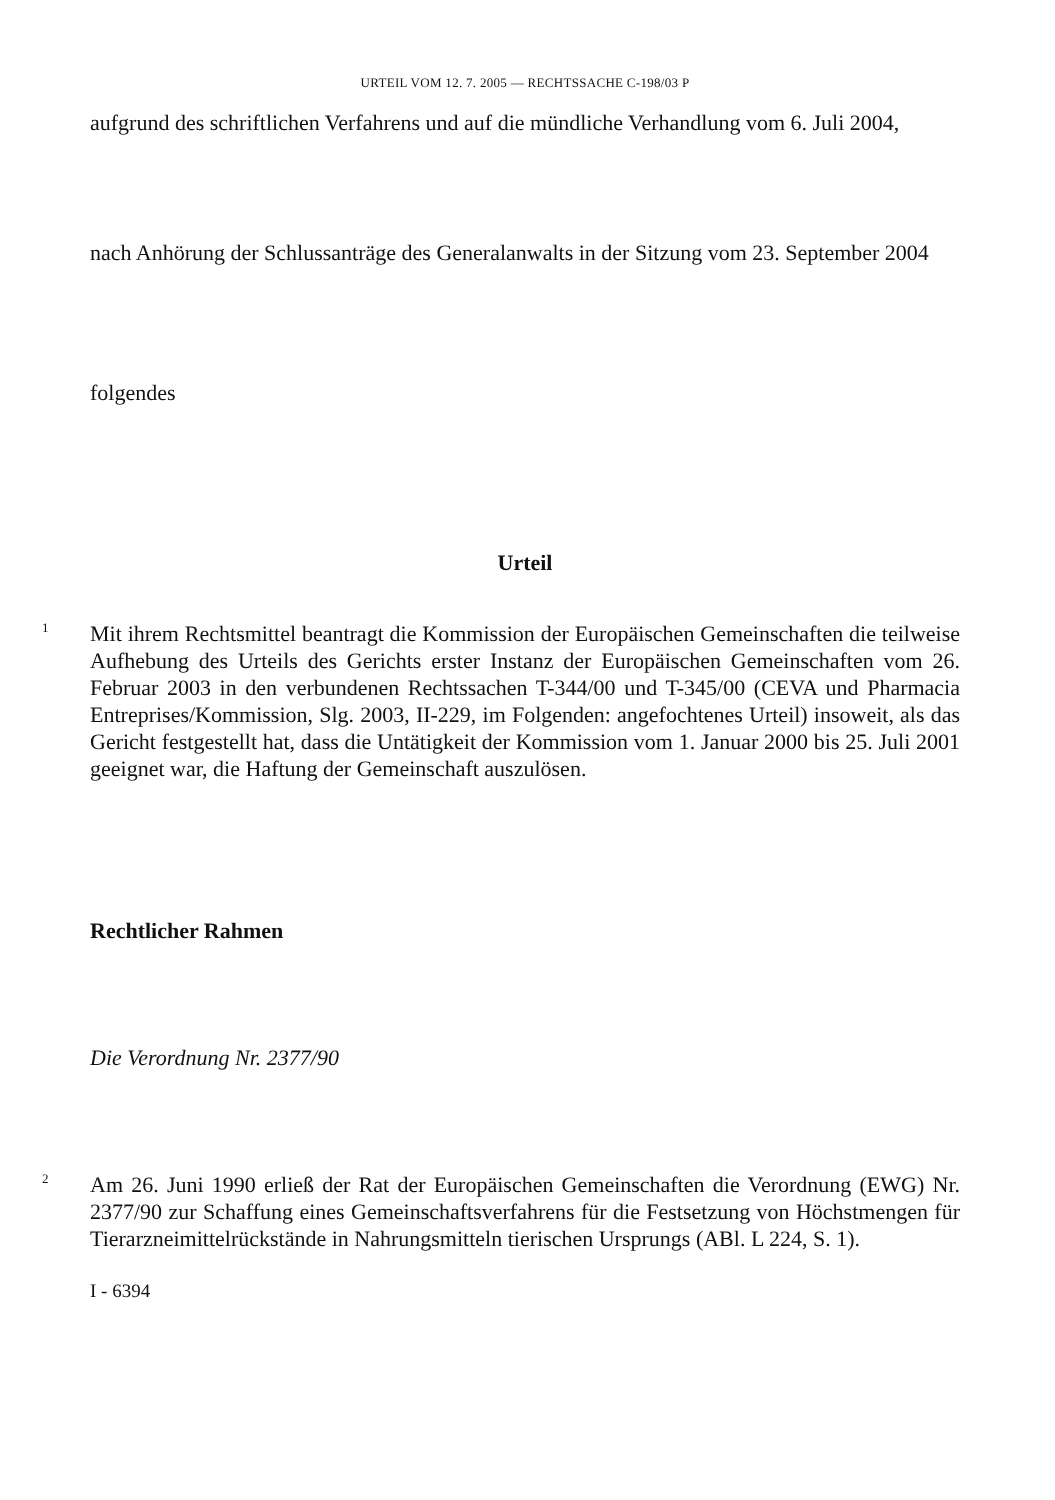URTEIL VOM 12. 7. 2005 — RECHTSSACHE C-198/03 P
aufgrund des schriftlichen Verfahrens und auf die mündliche Verhandlung vom 6. Juli 2004,
nach Anhörung der Schlussanträge des Generalanwalts in der Sitzung vom 23. September 2004
folgendes
Urteil
1
Mit ihrem Rechtsmittel beantragt die Kommission der Europäischen Gemeinschaften die teilweise Aufhebung des Urteils des Gerichts erster Instanz der Europäischen Gemeinschaften vom 26. Februar 2003 in den verbundenen Rechtssachen T-344/00 und T-345/00 (CEVA und Pharmacia Entreprises/Kommission, Slg. 2003, II-229, im Folgenden: angefochtenes Urteil) insoweit, als das Gericht festgestellt hat, dass die Untätigkeit der Kommission vom 1. Januar 2000 bis 25. Juli 2001 geeignet war, die Haftung der Gemeinschaft auszulösen.
Rechtlicher Rahmen
Die Verordnung Nr. 2377/90
2
Am 26. Juni 1990 erließ der Rat der Europäischen Gemeinschaften die Verordnung (EWG) Nr. 2377/90 zur Schaffung eines Gemeinschaftsverfahrens für die Festsetzung von Höchstmengen für Tierarzneimittelrückstände in Nahrungsmitteln tierischen Ursprungs (ABl. L 224, S. 1).
I - 6394